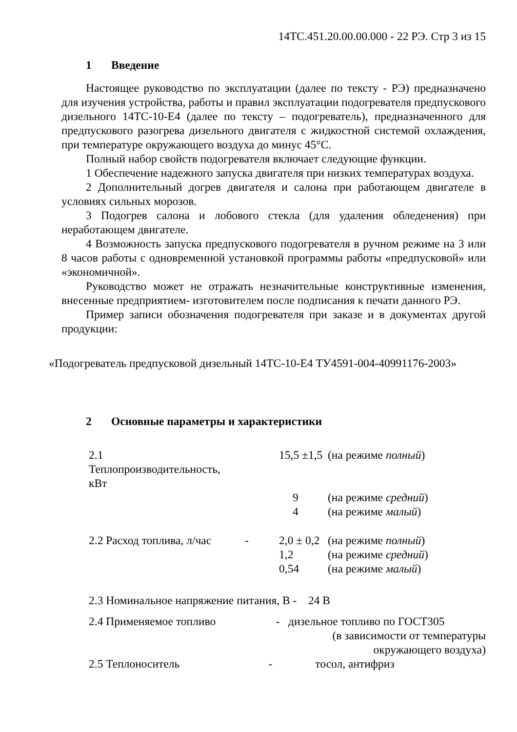14ТС.451.20.00.00.000 - 22 РЭ. Стр 3 из 15
1 Введение
Настоящее руководство по эксплуатации (далее по тексту - РЭ) предназначено для изучения устройства, работы и правил эксплуатации подогревателя предпускового дизельного 14ТС-10-Е4 (далее по тексту – подогреватель), предназначенного для предпускового разогрева дизельного двигателя с жидкостной системой охлаждения, при температуре окружающего воздуха до минус 45°С.
Полный набор свойств подогревателя включает следующие функции.
1 Обеспечение надежного запуска двигателя при низких температурах воздуха.
2 Дополнительный догрев двигателя и салона при работающем двигателе в условиях сильных морозов.
3 Подогрев салона и лобового стекла (для удаления обледенения) при неработающем двигателе.
4 Возможность запуска предпускового подогревателя в ручном режиме на 3 или 8 часов работы с одновременной установкой программы работы «предпусковой» или «экономичной».
Руководство может не отражать незначительные конструктивные изменения, внесенные предприятием- изготовителем после подписания к печати данного РЭ.
Пример записи обозначения подогревателя при заказе и в документах другой продукции:
«Подогреватель предпусковой дизельный 14ТС-10-Е4 ТУ4591-004-40991176-2003»
2 Основные параметры и характеристики
| 2.1 Теплопроизводительность, кВт | | 15,5 ±1,5 | (на режиме полный ) |
| | | 9 | (на режиме средний ) |
| | | 4 | (на режиме малый ) |
| 2.2 Расход топлива, л/час | - | 2,0 ± 0,2 | (на режиме полный ) |
| | | 1,2 | (на режиме средний ) |
| | | 0,54 | (на режиме малый ) |
2.3 Номинальное напряжение питания, В - 24 В
2.4 Применяемое топливо - дизельное топливо по ГОСТ305
(в зависимости от температуры
окружающего воздуха)
2.5 Теплоноситель - тосол, антифриз